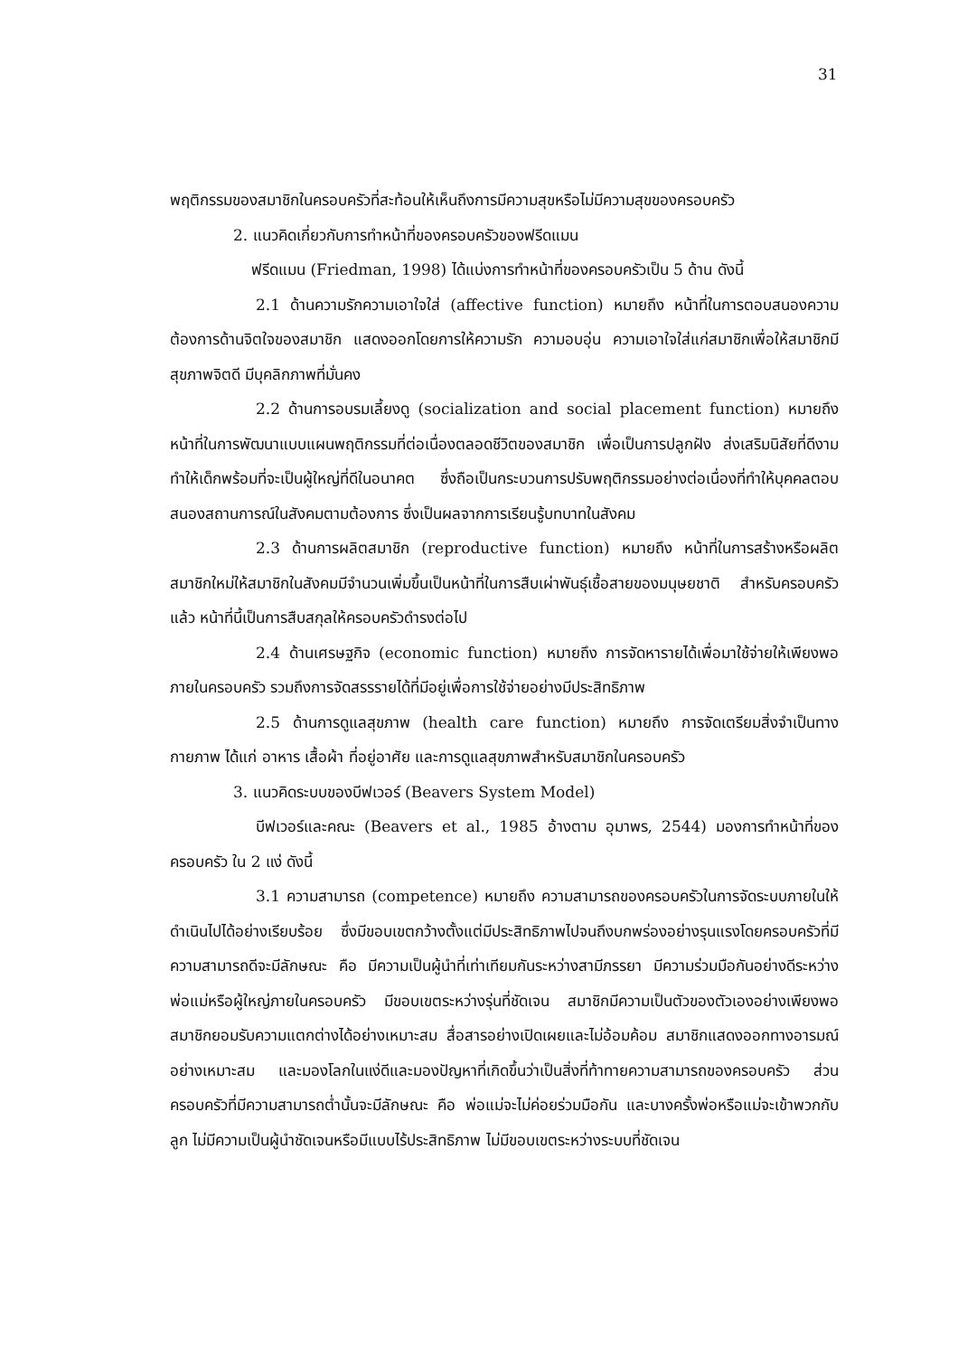31
พฤติกรรมของสมาชิกในครอบครัวที่สะท้อนให้เห็นถึงการมีความสุขหรือไม่มีความสุขของครอบครัว
2. แนวคิดเกี่ยวกับการทำหน้าที่ของครอบครัวของฟรีดแมน
ฟรีดแมน (Friedman, 1998) ได้แบ่งการทำหน้าที่ของครอบครัวเป็น 5 ด้าน ดังนี้
2.1 ด้านความรักความเอาใจใส่ (affective function) หมายถึง หน้าที่ในการตอบสนองความต้องการด้านจิตใจของสมาชิก แสดงออกโดยการให้ความรัก ความอบอุ่น ความเอาใจใส่แก่สมาชิกเพื่อให้สมาชิกมีสุขภาพจิตดี มีบุคลิกภาพที่มั่นคง
2.2 ด้านการอบรมเลี้ยงดู (socialization and social placement function) หมายถึง หน้าที่ในการพัฒนาแบบแผนพฤติกรรมที่ต่อเนื่องตลอดชีวิตของสมาชิก เพื่อเป็นการปลูกฝัง ส่งเสริมนิสัยที่ดีงาม ทำให้เด็กพร้อมที่จะเป็นผู้ใหญ่ที่ดีในอนาคต ซึ่งถือเป็นกระบวนการปรับพฤติกรรมอย่างต่อเนื่องที่ทำให้บุคคลตอบสนองสถานการณ์ในสังคมตามต้องการ ซึ่งเป็นผลจากการเรียนรู้บทบาทในสังคม
2.3 ด้านการผลิตสมาชิก (reproductive function) หมายถึง หน้าที่ในการสร้างหรือผลิตสมาชิกใหม่ให้สมาชิกในสังคมมีจำนวนเพิ่มขึ้นเป็นหน้าที่ในการสืบเผ่าพันธุ์เชื้อสายของมนุษยชาติ สำหรับครอบครัวแล้ว หน้าที่นี้เป็นการสืบสกุลให้ครอบครัวดำรงต่อไป
2.4 ด้านเศรษฐกิจ (economic function) หมายถึง การจัดหารายได้เพื่อมาใช้จ่ายให้เพียงพอภายในครอบครัว รวมถึงการจัดสรรรายได้ที่มีอยู่เพื่อการใช้จ่ายอย่างมีประสิทธิภาพ
2.5 ด้านการดูแลสุขภาพ (health care function) หมายถึง การจัดเตรียมสิ่งจำเป็นทางกายภาพ ได้แก่ อาหาร เสื้อผ้า ที่อยู่อาศัย และการดูแลสุขภาพสำหรับสมาชิกในครอบครัว
3. แนวคิดระบบของบีฟเวอร์ (Beavers System Model)
บีฟเวอร์และคณะ (Beavers et al., 1985 อ้างตาม อุมาพร, 2544) มองการทำหน้าที่ของครอบครัว ใน 2 แง่ ดังนี้
3.1 ความสามารถ (competence) หมายถึง ความสามารถของครอบครัวในการจัดระบบภายในให้ดำเนินไปได้อย่างเรียบร้อย ซึ่งมีขอบเขตกว้างตั้งแต่มีประสิทธิภาพไปจนถึงบกพร่องอย่างรุนแรงโดยครอบครัวที่มีความสามารถดีจะมีลักษณะ คือ มีความเป็นผู้นำที่เท่าเทียมกันระหว่างสามีภรรยา มีความร่วมมือกันอย่างดีระหว่างพ่อแม่หรือผู้ใหญ่ภายในครอบครัว มีขอบเขตระหว่างรุ่นที่ชัดเจน สมาชิกมีความเป็นตัวของตัวเองอย่างเพียงพอ สมาชิกยอมรับความแตกต่างได้อย่างเหมาะสม สื่อสารอย่างเปิดเผยและไม่อ้อมค้อม สมาชิกแสดงออกทางอารมณ์อย่างเหมาะสม และมองโลกในแง่ดีและมองปัญหาที่เกิดขึ้นว่าเป็นสิ่งที่ท้าทายความสามารถของครอบครัว ส่วนครอบครัวที่มีความสามารถต่ำนั้นจะมีลักษณะ คือ พ่อแม่จะไม่ค่อยร่วมมือกัน และบางครั้งพ่อหรือแม่จะเข้าพวกกับลูก ไม่มีความเป็นผู้นำชัดเจนหรือมีแบบไร้ประสิทธิภาพ ไม่มีขอบเขตระหว่างระบบที่ชัดเจน